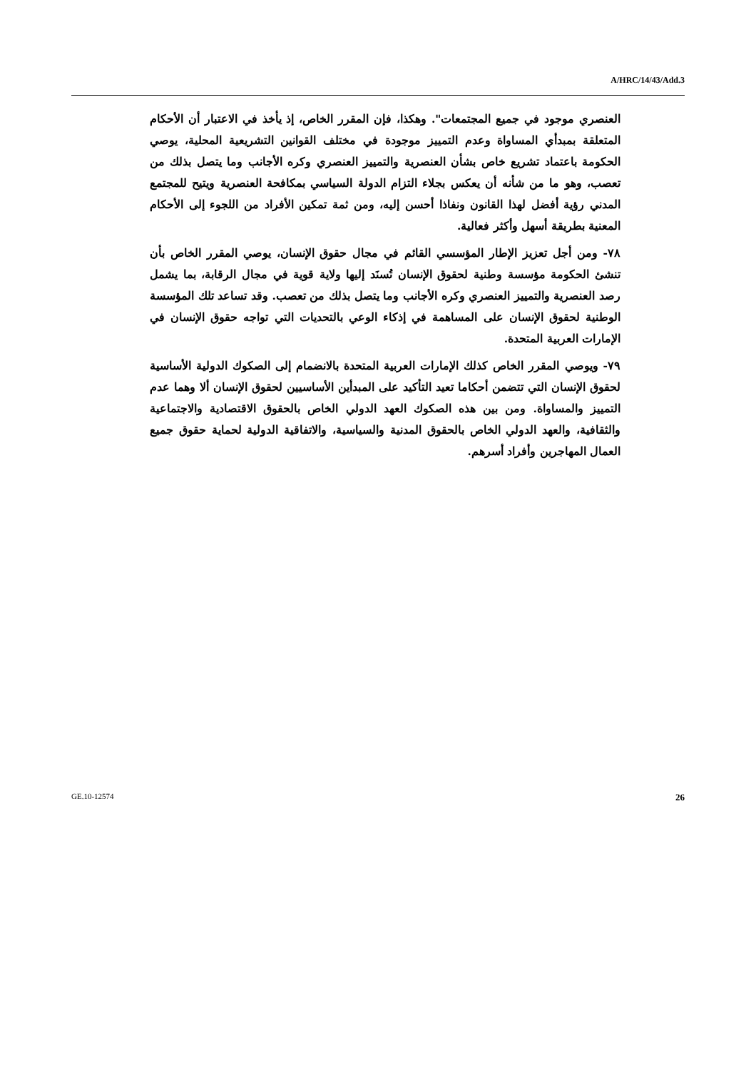A/HRC/14/43/Add.3
العنصري موجود في جميع المجتمعات". وهكذا، فإن المقرر الخاص، إذ يأخذ في الاعتبار أن الأحكام المتعلقة بمبدأي المساواة وعدم التمييز موجودة في مختلف القوانين التشريعية المحلية، يوصي الحكومة باعتماد تشريع خاص بشأن العنصرية والتمييز العنصري وكره الأجانب وما يتصل بذلك من تعصب، وهو ما من شأنه أن يعكس بجلاء التزام الدولة السياسي بمكافحة العنصرية ويتيح للمجتمع المدني رؤية أفضل لهذا القانون ونفاذا أحسن إليه، ومن ثمة تمكين الأفراد من اللجوء إلى الأحكام المعنية بطريقة أسهل وأكثر فعالية.
٧٨- ومن أجل تعزيز الإطار المؤسسي القائم في مجال حقوق الإنسان، يوصي المقرر الخاص بأن تنشئ الحكومة مؤسسة وطنية لحقوق الإنسان تُسنَد إليها ولاية قوية في مجال الرقابة، بما يشمل رصد العنصرية والتمييز العنصري وكره الأجانب وما يتصل بذلك من تعصب. وقد تساعد تلك المؤسسة الوطنية لحقوق الإنسان على المساهمة في إذكاء الوعي بالتحديات التي تواجه حقوق الإنسان في الإمارات العربية المتحدة.
٧٩- ويوصي المقرر الخاص كذلك الإمارات العربية المتحدة بالانضمام إلى الصكوك الدولية الأساسية لحقوق الإنسان التي تتضمن أحكاما تعيد التأكيد على المبدأين الأساسيين لحقوق الإنسان ألا وهما عدم التمييز والمساواة. ومن بين هذه الصكوك العهد الدولي الخاص بالحقوق الاقتصادية والاجتماعية والثقافية، والعهد الدولي الخاص بالحقوق المدنية والسياسية، والاتفاقية الدولية لحماية حقوق جميع العمال المهاجرين وأفراد أسرهم.
GE.10-12574 26